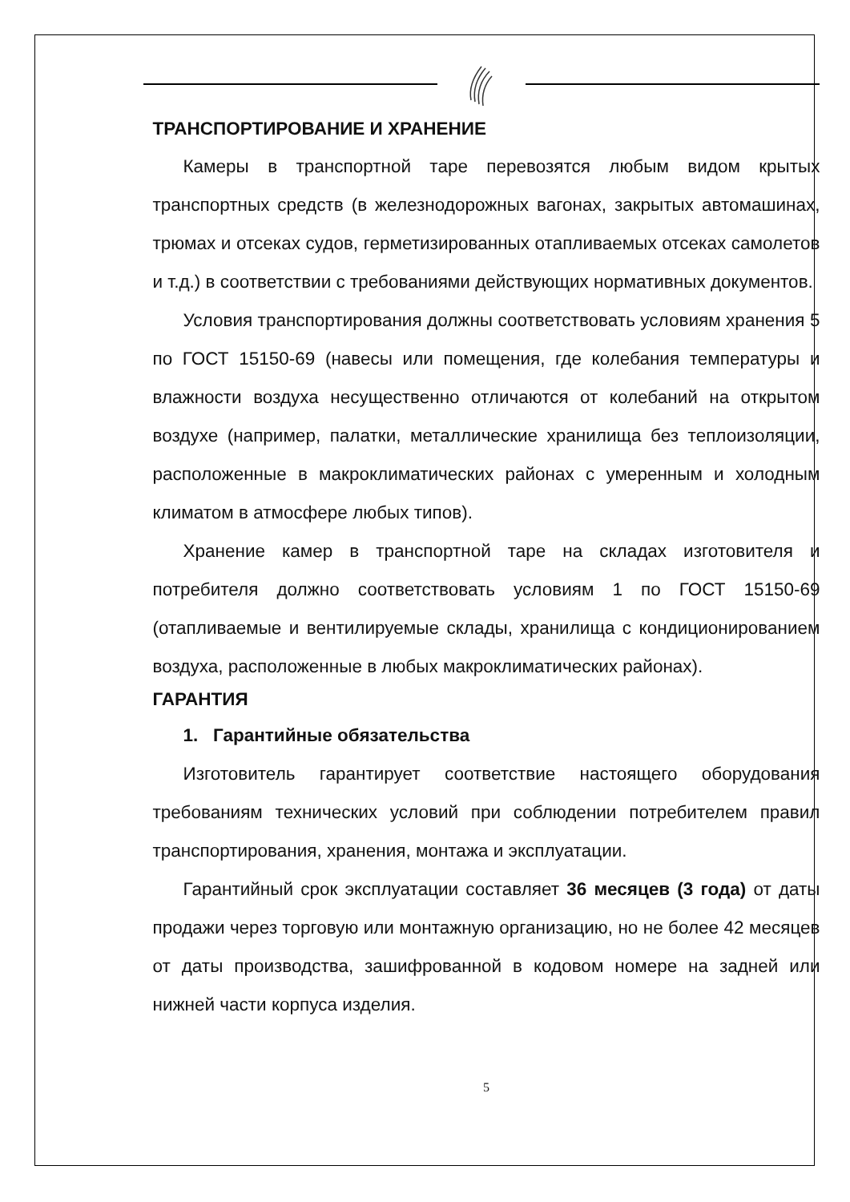ТРАНСПОРТИРОВАНИЕ И ХРАНЕНИЕ
Камеры в транспортной таре перевозятся любым видом крытых транспортных средств (в железнодорожных вагонах, закрытых автомашинах, трюмах и отсеках судов, герметизированных отапливаемых отсеках самолетов и т.д.) в соответствии с требованиями действующих нормативных документов.
Условия транспортирования должны соответствовать условиям хранения 5 по ГОСТ 15150-69 (навесы или помещения, где колебания температуры и влажности воздуха несущественно отличаются от колебаний на открытом воздухе (например, палатки, металлические хранилища без теплоизоляции, расположенные в макроклиматических районах с умеренным и холодным климатом в атмосфере любых типов).
Хранение камер в транспортной таре на складах изготовителя и потребителя должно соответствовать условиям 1 по ГОСТ 15150-69 (отапливаемые и вентилируемые склады, хранилища с кондиционированием воздуха, расположенные в любых макроклиматических районах).
ГАРАНТИЯ
1. Гарантийные обязательства
Изготовитель гарантирует соответствие настоящего оборудования требованиям технических условий при соблюдении потребителем правил транспортирования, хранения, монтажа и эксплуатации.
Гарантийный срок эксплуатации составляет 36 месяцев (3 года) от даты продажи через торговую или монтажную организацию, но не более 42 месяцев от даты производства, зашифрованной в кодовом номере на задней или нижней части корпуса изделия.
5